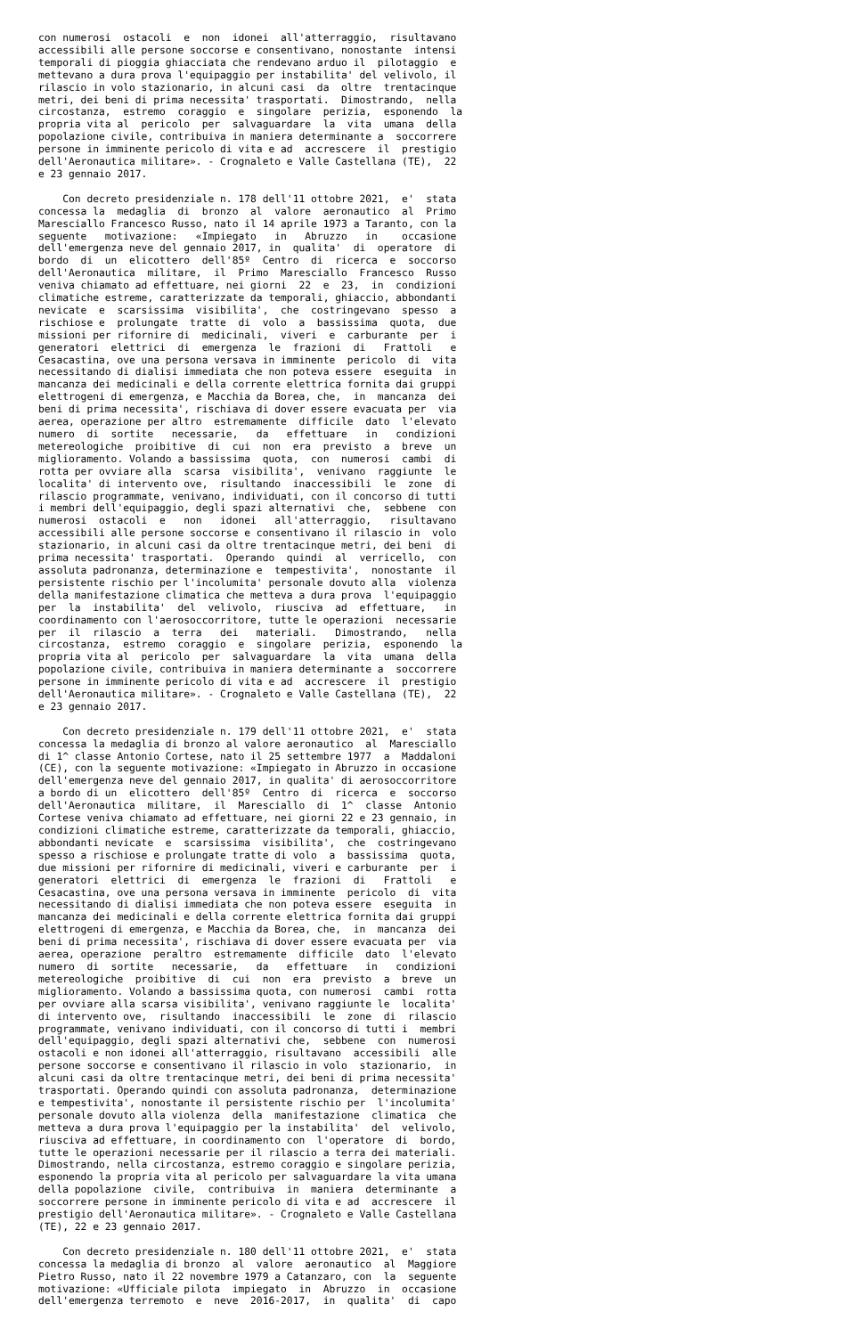con numerosi  ostacoli  e  non  idonei  all'atterraggio,  risultavano
accessibili alle persone soccorse e consentivano, nonostante  intensi
temporali di pioggia ghiacciata che rendevano arduo il  pilotaggio  e
mettevano a dura prova l'equipaggio per instabilita' del velivolo, il
rilascio in volo stazionario, in alcuni casi  da  oltre  trentacinque
metri, dei beni di prima necessita' trasportati.  Dimostrando,  nella
circostanza,  estremo  coraggio  e  singolare  perizia,  esponendo  la
propria vita al  pericolo  per  salvaguardare  la  vita  umana  della
popolazione civile, contribuiva in maniera determinante a  soccorrere
persone in imminente pericolo di vita e ad  accrescere  il  prestigio
dell'Aeronautica militare». - Crognaleto e Valle Castellana (TE),  22
e 23 gennaio 2017.

    Con decreto presidenziale n. 178 dell'11 ottobre 2021,  e'  stata
concessa la  medaglia  di  bronzo  al  valore  aeronautico  al  Primo
Maresciallo Francesco Russo, nato il 14 aprile 1973 a Taranto, con la
seguente   motivazione:   «Impiegato   in   Abruzzo   in    occasione
dell'emergenza neve del gennaio 2017, in  qualita'  di  operatore  di
bordo  di  un  elicottero  dell'85º  Centro  di  ricerca  e  soccorso
dell'Aeronautica  militare,  il  Primo  Maresciallo  Francesco  Russo
veniva chiamato ad effettuare, nei giorni  22  e  23,  in  condizioni
climatiche estreme, caratterizzate da temporali, ghiaccio, abbondanti
nevicate  e  scarsissima  visibilita',  che  costringevano  spesso  a
rischiose e  prolungate  tratte  di  volo  a  bassissima  quota,  due
missioni per rifornire di  medicinali,  viveri  e  carburante  per  i
generatori  elettrici  di  emergenza  le  frazioni  di   Frattoli   e
Cesacastina, ove una persona versava in imminente  pericolo  di  vita
necessitando di dialisi immediata che non poteva essere  eseguita  in
mancanza dei medicinali e della corrente elettrica fornita dai gruppi
elettrogeni di emergenza, e Macchia da Borea, che,  in  mancanza  dei
beni di prima necessita', rischiava di dover essere evacuata per  via
aerea, operazione per altro  estremamente  difficile  dato  l'elevato
numero  di  sortite   necessarie,   da   effettuare   in   condizioni
metereologiche  proibitive  di  cui  non  era  previsto  a  breve  un
miglioramento. Volando a bassissima  quota,  con  numerosi  cambi  di
rotta per ovviare alla  scarsa  visibilita',  venivano  raggiunte  le
localita' di intervento ove,  risultando  inaccessibili  le  zone  di
rilascio programmate, venivano, individuati, con il concorso di tutti
i membri dell'equipaggio, degli spazi alternativi  che,  sebbene  con
numerosi  ostacoli  e   non   idonei   all'atterraggio,   risultavano
accessibili alle persone soccorse e consentivano il rilascio in  volo
stazionario, in alcuni casi da oltre trentacinque metri, dei beni  di
prima necessita' trasportati.  Operando  quindi  al  verricello,  con
assoluta padronanza, determinazione e  tempestivita',  nonostante  il
persistente rischio per l'incolumita' personale dovuto alla  violenza
della manifestazione climatica che metteva a dura prova  l'equipaggio
per  la  instabilita'  del  velivolo,  riusciva  ad  effettuare,   in
coordinamento con l'aerosoccorritore, tutte le operazioni  necessarie
per  il  rilascio  a  terra   dei   materiali.   Dimostrando,   nella
circostanza,  estremo  coraggio  e  singolare  perizia,  esponendo  la
propria vita al  pericolo  per  salvaguardare  la  vita  umana  della
popolazione civile, contribuiva in maniera determinante a  soccorrere
persone in imminente pericolo di vita e ad  accrescere  il  prestigio
dell'Aeronautica militare». - Crognaleto e Valle Castellana (TE),  22
e 23 gennaio 2017.

    Con decreto presidenziale n. 179 dell'11 ottobre 2021,  e'  stata
concessa la medaglia di bronzo al valore aeronautico  al  Maresciallo
di 1^ classe Antonio Cortese, nato il 25 settembre 1977  a  Maddaloni
(CE), con la seguente motivazione: «Impiegato in Abruzzo in occasione
dell'emergenza neve del gennaio 2017, in qualita' di aerosoccorritore
a bordo di un  elicottero  dell'85º  Centro  di  ricerca  e  soccorso
dell'Aeronautica  militare,  il  Maresciallo  di  1^  classe  Antonio
Cortese veniva chiamato ad effettuare, nei giorni 22 e 23 gennaio, in
condizioni climatiche estreme, caratterizzate da temporali, ghiaccio,
abbondanti nevicate  e  scarsissima  visibilita',  che  costringevano
spesso a rischiose e prolungate tratte di volo  a  bassissima  quota,
due missioni per rifornire di medicinali, viveri e carburante  per  i
generatori  elettrici  di  emergenza  le  frazioni  di   Frattoli   e
Cesacastina, ove una persona versava in imminente  pericolo  di  vita
necessitando di dialisi immediata che non poteva essere  eseguita  in
mancanza dei medicinali e della corrente elettrica fornita dai gruppi
elettrogeni di emergenza, e Macchia da Borea, che,  in  mancanza  dei
beni di prima necessita', rischiava di dover essere evacuata per  via
aerea, operazione  peraltro  estremamente  difficile  dato  l'elevato
numero  di  sortite   necessarie,   da   effettuare   in   condizioni
metereologiche  proibitive  di  cui  non  era  previsto  a  breve  un
miglioramento. Volando a bassissima quota, con numerosi  cambi  rotta
per ovviare alla scarsa visibilita', venivano raggiunte le  localita'
di intervento ove,  risultando  inaccessibili  le  zone  di  rilascio
programmate, venivano individuati, con il concorso di tutti i  membri
dell'equipaggio, degli spazi alternativi che,  sebbene  con  numerosi
ostacoli e non idonei all'atterraggio, risultavano  accessibili  alle
persone soccorse e consentivano il rilascio in volo  stazionario,  in
alcuni casi da oltre trentacinque metri, dei beni di prima necessita'
trasportati. Operando quindi con assoluta padronanza,  determinazione
e tempestivita', nonostante il persistente rischio per  l'incolumita'
personale dovuto alla violenza  della  manifestazione  climatica  che
metteva a dura prova l'equipaggio per la instabilita'  del  velivolo,
riusciva ad effettuare, in coordinamento con  l'operatore  di  bordo,
tutte le operazioni necessarie per il rilascio a terra dei materiali.
Dimostrando, nella circostanza, estremo coraggio e singolare perizia,
esponendo la propria vita al pericolo per salvaguardare la vita umana
della popolazione  civile,  contribuiva  in  maniera  determinante  a
soccorrere persone in imminente pericolo di vita e ad  accrescere  il
prestigio dell'Aeronautica militare». - Crognaleto e Valle Castellana
(TE), 22 e 23 gennaio 2017.

    Con decreto presidenziale n. 180 dell'11 ottobre 2021,  e'  stata
concessa la medaglia di bronzo  al  valore  aeronautico  al  Maggiore
Pietro Russo, nato il 22 novembre 1979 a Catanzaro, con  la  seguente
motivazione: «Ufficiale pilota  impiegato  in  Abruzzo  in  occasione
dell'emergenza terremoto  e  neve  2016-2017,  in  qualita'  di  capo